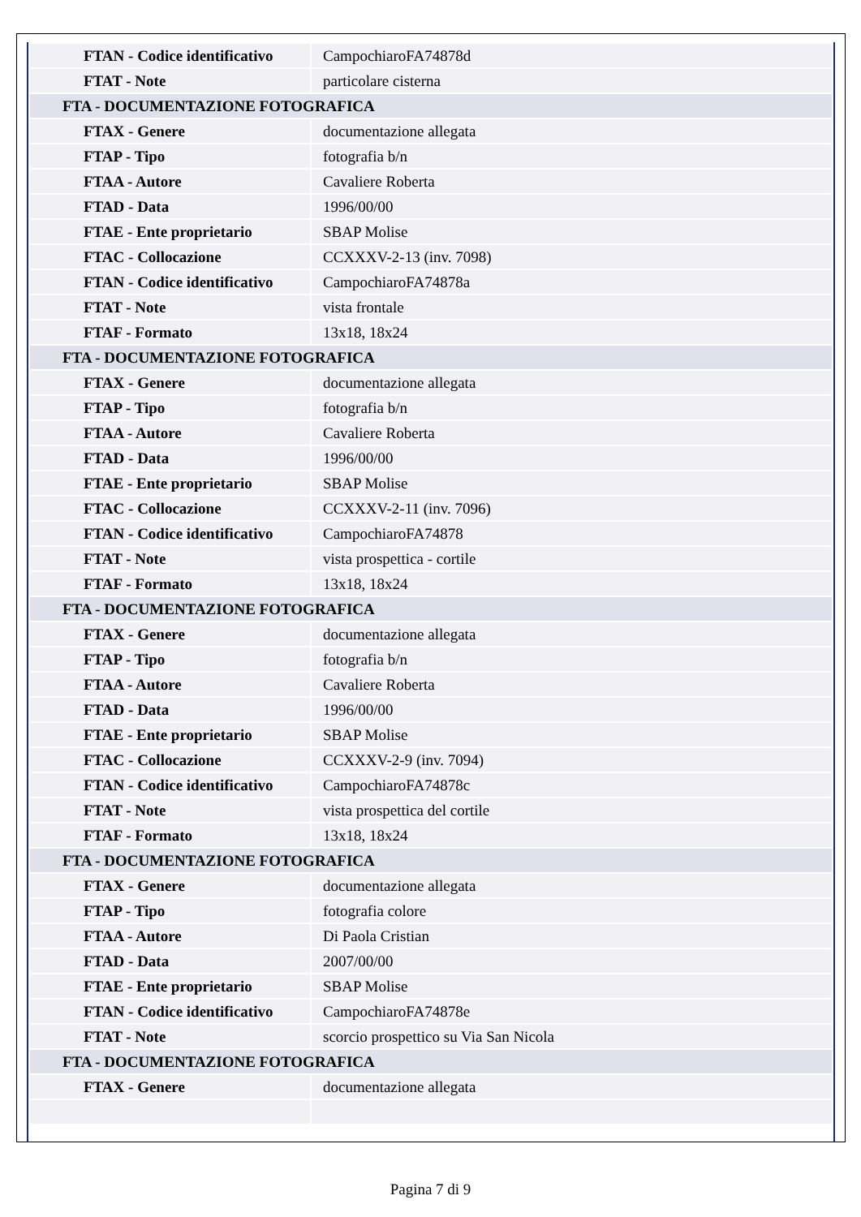| FTAN - Codice identificativo | CampochiaroFA74878d |
| FTAT - Note | particolare cisterna |
| FTA - DOCUMENTAZIONE FOTOGRAFICA | |
| FTAX - Genere | documentazione allegata |
| FTAP - Tipo | fotografia b/n |
| FTAA - Autore | Cavaliere Roberta |
| FTAD - Data | 1996/00/00 |
| FTAE - Ente proprietario | SBAP Molise |
| FTAC - Collocazione | CCXXXV-2-13 (inv. 7098) |
| FTAN - Codice identificativo | CampochiaroFA74878a |
| FTAT - Note | vista frontale |
| FTAF - Formato | 13x18, 18x24 |
| FTA - DOCUMENTAZIONE FOTOGRAFICA | |
| FTAX - Genere | documentazione allegata |
| FTAP - Tipo | fotografia b/n |
| FTAA - Autore | Cavaliere Roberta |
| FTAD - Data | 1996/00/00 |
| FTAE - Ente proprietario | SBAP Molise |
| FTAC - Collocazione | CCXXXV-2-11 (inv. 7096) |
| FTAN - Codice identificativo | CampochiaroFA74878 |
| FTAT - Note | vista prospettica - cortile |
| FTAF - Formato | 13x18, 18x24 |
| FTA - DOCUMENTAZIONE FOTOGRAFICA | |
| FTAX - Genere | documentazione allegata |
| FTAP - Tipo | fotografia b/n |
| FTAA - Autore | Cavaliere Roberta |
| FTAD - Data | 1996/00/00 |
| FTAE - Ente proprietario | SBAP Molise |
| FTAC - Collocazione | CCXXXV-2-9 (inv. 7094) |
| FTAN - Codice identificativo | CampochiaroFA74878c |
| FTAT - Note | vista prospettica del cortile |
| FTAF - Formato | 13x18, 18x24 |
| FTA - DOCUMENTAZIONE FOTOGRAFICA | |
| FTAX - Genere | documentazione allegata |
| FTAP - Tipo | fotografia colore |
| FTAA - Autore | Di Paola Cristian |
| FTAD - Data | 2007/00/00 |
| FTAE - Ente proprietario | SBAP Molise |
| FTAN - Codice identificativo | CampochiaroFA74878e |
| FTAT - Note | scorcio prospettico su Via San Nicola |
| FTA - DOCUMENTAZIONE FOTOGRAFICA | |
| FTAX - Genere | documentazione allegata |
Pagina 7 di 9